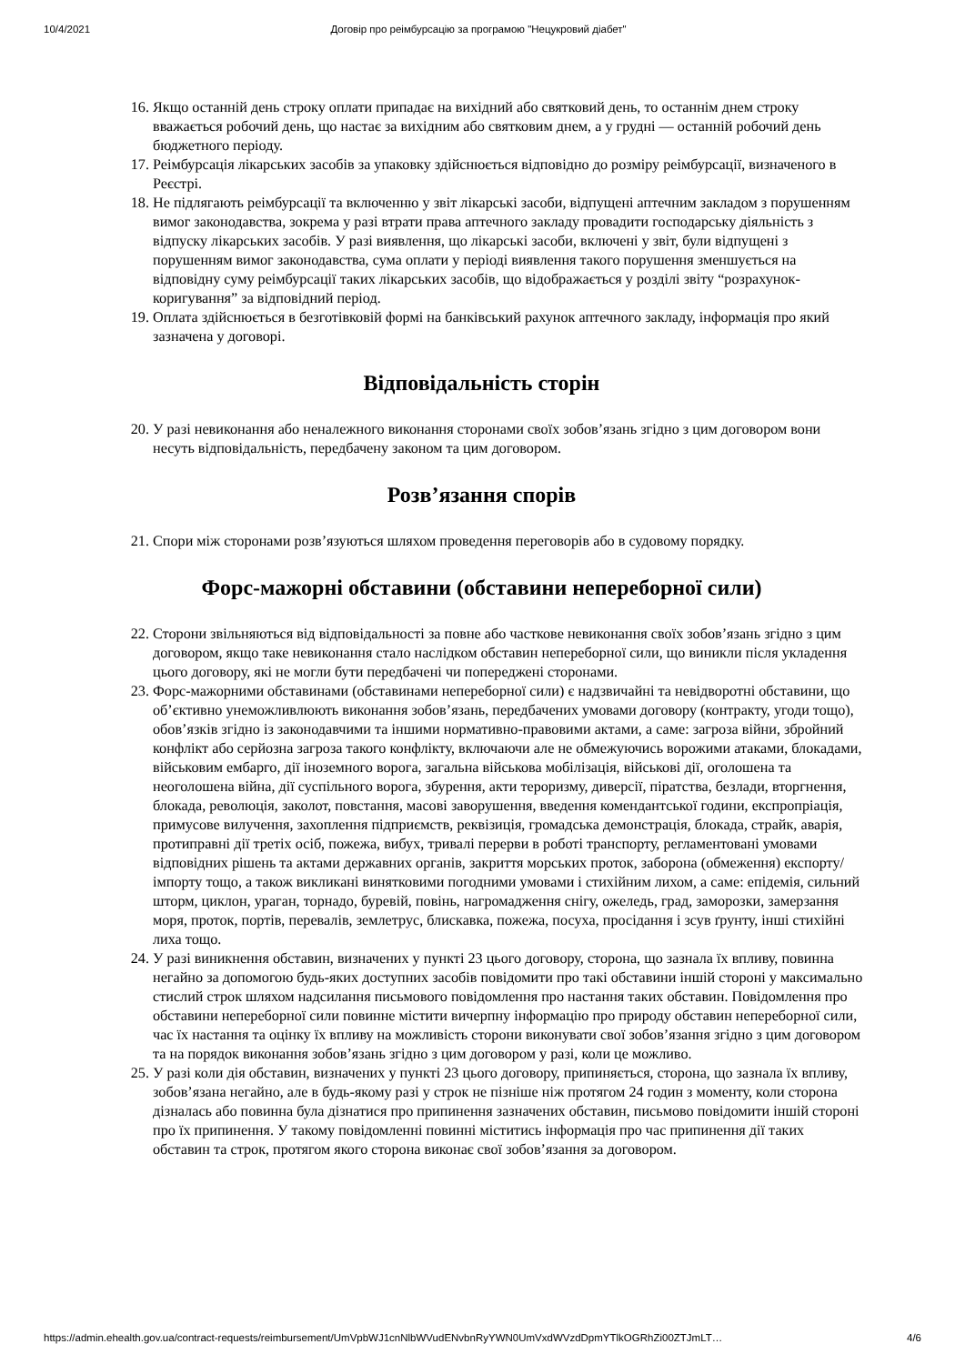10/4/2021 Договір про реімбурсацію за програмою "Нецукровий діабет"
16. Якщо останній день строку оплати припадає на вихідний або святковий день, то останнім днем строку вважається робочий день, що настає за вихідним або святковим днем, а у грудні — останній робочий день бюджетного періоду.
17. Реімбурсація лікарських засобів за упаковку здійснюється відповідно до розміру реімбурсації, визначеного в Реєстрі.
18. Не підлягають реімбурсації та включенню у звіт лікарські засоби, відпущені аптечним закладом з порушенням вимог законодавства, зокрема у разі втрати права аптечного закладу провадити господарську діяльність з відпуску лікарських засобів. У разі виявлення, що лікарські засоби, включені у звіт, були відпущені з порушенням вимог законодавства, сума оплати у періоді виявлення такого порушення зменшується на відповідну суму реімбурсації таких лікарських засобів, що відображається у розділі звіту “розрахунок-коригування” за відповідний період.
19. Оплата здійснюється в безготівковій формі на банківський рахунок аптечного закладу, інформація про який зазначена у договорі.
Відповідальність сторін
20. У разі невиконання або неналежного виконання сторонами своїх зобов’язань згідно з цим договором вони несуть відповідальність, передбачену законом та цим договором.
Розв’язання спорів
21. Спори між сторонами розв’язуються шляхом проведення переговорів або в судовому порядку.
Форс-мажорні обставини (обставини непереборної сили)
22. Сторони звільняються від відповідальності за повне або часткове невиконання своїх зобов’язань згідно з цим договором, якщо таке невиконання стало наслідком обставин непереборної сили, що виникли після укладення цього договору, які не могли бути передбачені чи попереджені сторонами.
23. Форс-мажорними обставинами (обставинами непереборної сили) є надзвичайні та невідворотні обставини, що об’єктивно унеможливлюють виконання зобов’язань, передбачених умовами договору (контракту, угоди тощо), обов’язків згідно із законодавчими та іншими нормативно-правовими актами, а саме: загроза війни, збройний конфлікт або серйозна загроза такого конфлікту, включаючи але не обмежуючись ворожими атаками, блокадами, військовим ембарго, дії іноземного ворога, загальна військова мобілізація, військові дії, оголошена та неоголошена війна, дії суспільного ворога, збурення, акти тероризму, диверсії, піратства, безлади, вторгнення, блокада, революція, заколот, повстання, масові заворушення, введення комендантської години, експропріація, примусове вилучення, захоплення підприємств, реквізиція, громадська демонстрація, блокада, страйк, аварія, протиправні дії третіх осіб, пожежа, вибух, тривалі перерви в роботі транспорту, регламентовані умовами відповідних рішень та актами державних органів, закриття морських проток, заборона (обмеження) експорту/імпорту тощо, а також викликані винятковими погодними умовами і стихійним лихом, а саме: епідемія, сильний шторм, циклон, ураган, торнадо, буревій, повінь, нагромадження снігу, ожеледь, град, заморозки, замерзання моря, проток, портів, перевалів, землетрус, блискавка, пожежа, посуха, просідання і зсув ґрунту, інші стихійні лиха тощо.
24. У разі виникнення обставин, визначених у пункті 23 цього договору, сторона, що зазнала їх впливу, повинна негайно за допомогою будь-яких доступних засобів повідомити про такі обставини іншій стороні у максимально стислий строк шляхом надсилання письмового повідомлення про настання таких обставин. Повідомлення про обставини непереборної сили повинне містити вичерпну інформацію про природу обставин непереборної сили, час їх настання та оцінку їх впливу на можливість сторони виконувати свої зобов’язання згідно з цим договором та на порядок виконання зобов’язань згідно з цим договором у разі, коли це можливо.
25. У разі коли дія обставин, визначених у пункті 23 цього договору, припиняється, сторона, що зазнала їх впливу, зобов’язана негайно, але в будь-якому разі у строк не пізніше ніж протягом 24 годин з моменту, коли сторона дізналась або повинна була дізнатися про припинення зазначених обставин, письмово повідомити іншій стороні про їх припинення. У такому повідомленні повинні міститись інформація про час припинення дії таких обставин та строк, протягом якого сторона виконає свої зобов’язання за договором.
https://admin.ehealth.gov.ua/contract-requests/reimbursement/UmVpbWJ1cnNlbWVudENvbnRyYWN0UmVxdWVzdDpmYTlkOGRhZi00ZTJmLT… 4/6